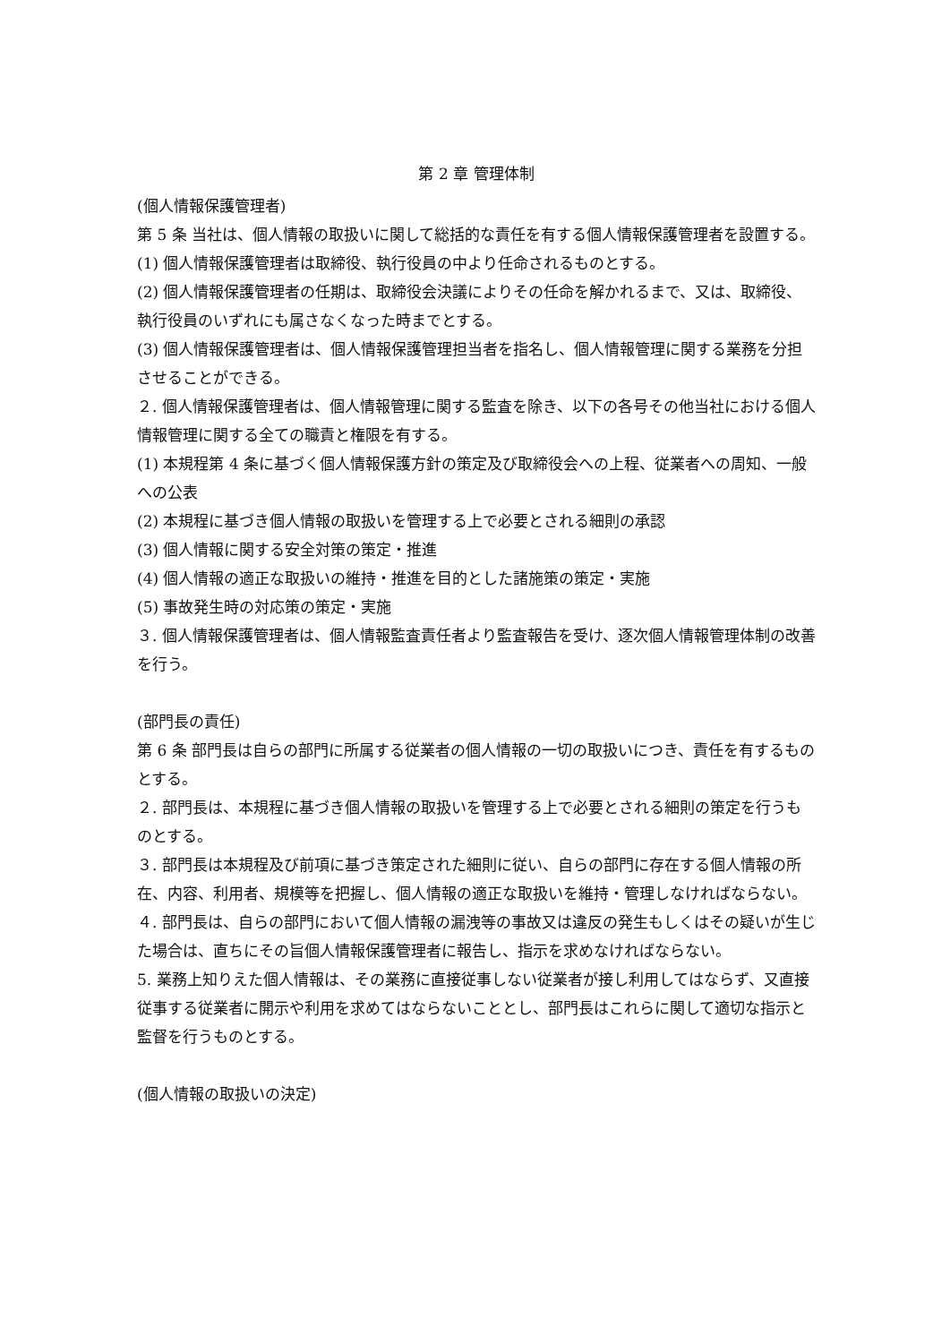第 2 章 管理体制
(個人情報保護管理者)
第 5 条 当社は、個人情報の取扱いに関して総括的な責任を有する個人情報保護管理者を設置する。
(1) 個人情報保護管理者は取締役、執行役員の中より任命されるものとする。
(2) 個人情報保護管理者の任期は、取締役会決議によりその任命を解かれるまで、又は、取締役、執行役員のいずれにも属さなくなった時までとする。
(3) 個人情報保護管理者は、個人情報保護管理担当者を指名し、個人情報管理に関する業務を分担させることができる。
２. 個人情報保護管理者は、個人情報管理に関する監査を除き、以下の各号その他当社における個人情報管理に関する全ての職責と権限を有する。
(1) 本規程第 4 条に基づく個人情報保護方針の策定及び取締役会への上程、従業者への周知、一般への公表
(2) 本規程に基づき個人情報の取扱いを管理する上で必要とされる細則の承認
(3) 個人情報に関する安全対策の策定・推進
(4) 個人情報の適正な取扱いの維持・推進を目的とした諸施策の策定・実施
(5) 事故発生時の対応策の策定・実施
３. 個人情報保護管理者は、個人情報監査責任者より監査報告を受け、逐次個人情報管理体制の改善を行う。
(部門長の責任)
第 6 条 部門長は自らの部門に所属する従業者の個人情報の一切の取扱いにつき、責任を有するものとする。
２. 部門長は、本規程に基づき個人情報の取扱いを管理する上で必要とされる細則の策定を行うものとする。
３. 部門長は本規程及び前項に基づき策定された細則に従い、自らの部門に存在する個人情報の所在、内容、利用者、規模等を把握し、個人情報の適正な取扱いを維持・管理しなければならない。
４. 部門長は、自らの部門において個人情報の漏洩等の事故又は違反の発生もしくはその疑いが生じた場合は、直ちにその旨個人情報保護管理者に報告し、指示を求めなければならない。
5. 業務上知りえた個人情報は、その業務に直接従事しない従業者が接し利用してはならず、又直接従事する従業者に開示や利用を求めてはならないこととし、部門長はこれらに関して適切な指示と監督を行うものとする。
(個人情報の取扱いの決定)